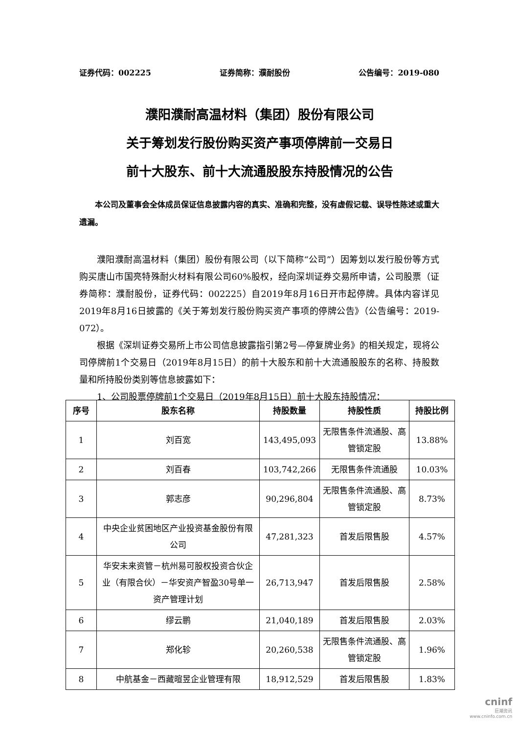证券代码：002225 证券简称：濮耐股份 公告编号：2019-080
濮阳濮耐高温材料（集团）股份有限公司
关于筹划发行股份购买资产事项停牌前一交易日
前十大股东、前十大流通股股东持股情况的公告
本公司及董事会全体成员保证信息披露内容的真实、准确和完整，没有虚假记载、误导性陈述或重大遗漏。
濮阳濮耐高温材料（集团）股份有限公司（以下简称“公司”）因筹划以发行股份等方式购买唐山市国亮特殊耐火材料有限公司60%股权，经向深圳证券交易所申请，公司股票（证券简称：濮耐股份，证券代码：002225）自2019年8月16日开市起停牌。具体内容详见2019年8月16日披露的《关于筹划发行股份购买资产事项的停牌公告》（公告编号：2019-072）。
根据《深圳证券交易所上市公司信息披露指引第2号—停复牌业务》的相关规定，现将公司停牌前1个交易日（2019年8月15日）的前十大股东和前十大流通股股东的名称、持股数量和所持股份类别等信息披露如下：
1、公司股票停牌前1个交易日（2019年8月15日）前十大股东持股情况：
| 序号 | 股东名称 | 持股数量 | 持股性质 | 持股比例 |
| --- | --- | --- | --- | --- |
| 1 | 刘百宽 | 143,495,093 | 无限售条件流通股、高管锁定股 | 13.88% |
| 2 | 刘百春 | 103,742,266 | 无限售条件流通股 | 10.03% |
| 3 | 郭志彦 | 90,296,804 | 无限售条件流通股、高管锁定股 | 8.73% |
| 4 | 中央企业贫困地区产业投资基金股份有限公司 | 47,281,323 | 首发后限售股 | 4.57% |
| 5 | 华安未来资管－杭州易可股权投资合伙企业（有限合伙）－华安资产智盈30号单一资产管理计划 | 26,713,947 | 首发后限售股 | 2.58% |
| 6 | 缪云鹏 | 21,040,189 | 首发后限售股 | 2.03% |
| 7 | 郑化轸 | 20,260,538 | 无限售条件流通股、高管锁定股 | 1.96% |
| 8 | 中航基金－西藏暄昱企业管理有限 | 18,912,529 | 首发后限售股 | 1.83% |
cninf
巨潮资讯
www.cninfo.com.cn